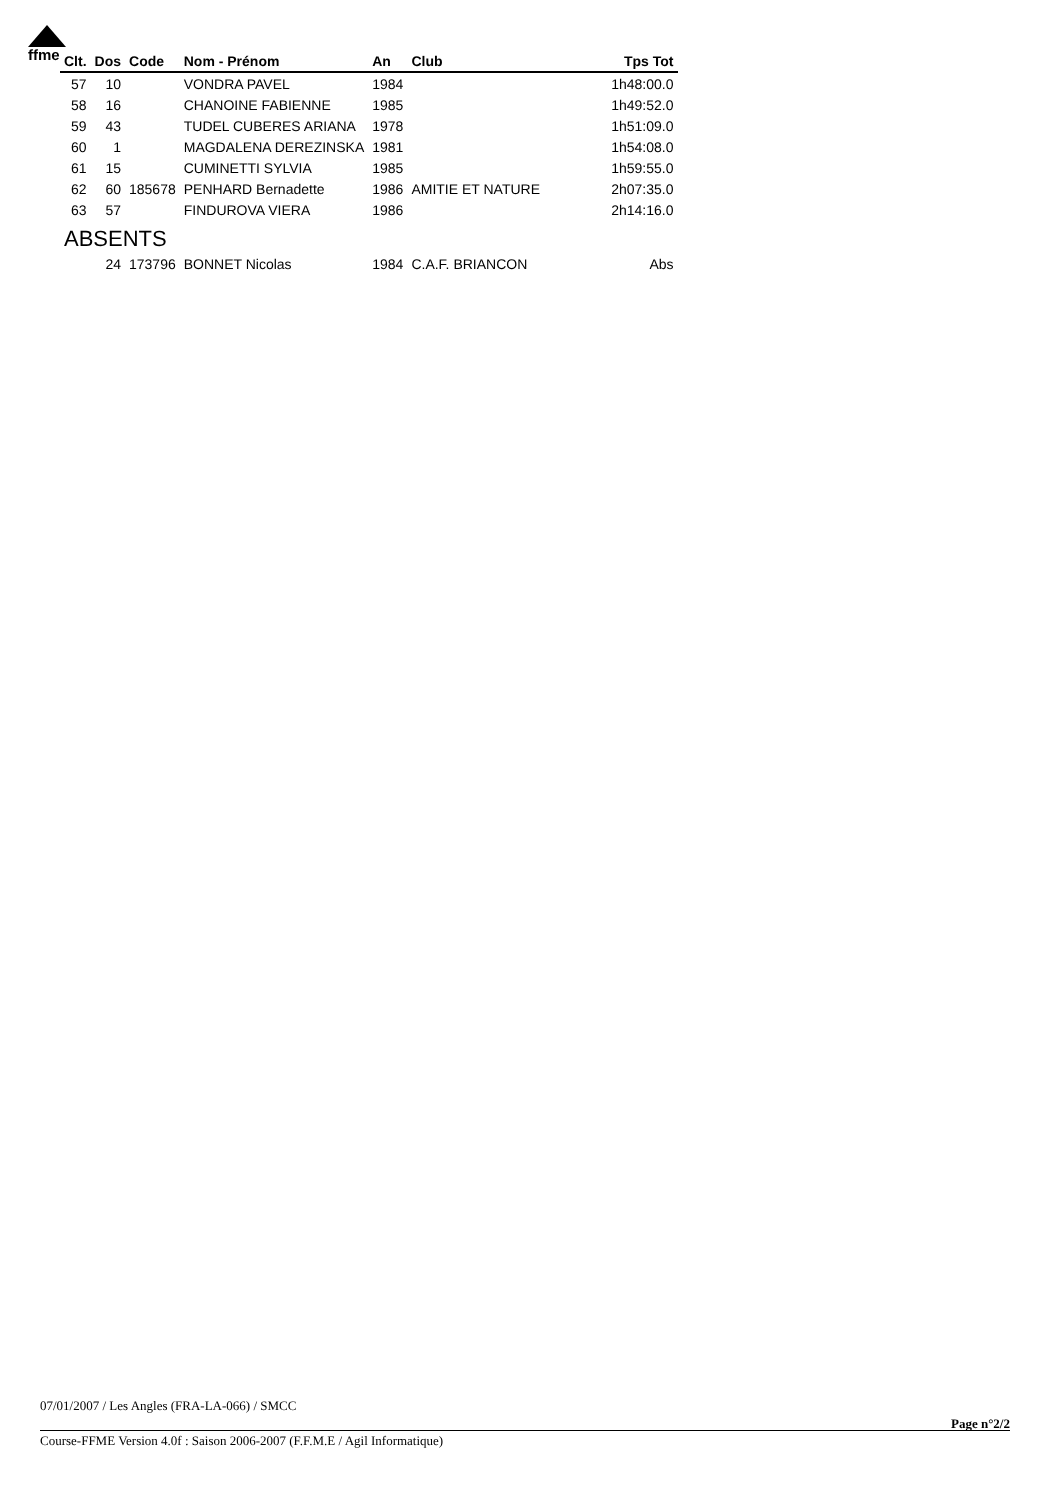ffme
| Clt. | Dos | Code | Nom - Prénom | An | Club | Tps Tot |
| --- | --- | --- | --- | --- | --- | --- |
| 57 | 10 | | VONDRA PAVEL | 1984 | | 1h48:00.0 |
| 58 | 16 | | CHANOINE FABIENNE | 1985 | | 1h49:52.0 |
| 59 | 43 | | TUDEL CUBERES ARIANA | 1978 | | 1h51:09.0 |
| 60 | 1 | | MAGDALENA DEREZINSKA | 1981 | | 1h54:08.0 |
| 61 | 15 | | CUMINETTI SYLVIA | 1985 | | 1h59:55.0 |
| 62 | 60 | 185678 | PENHARD Bernadette | 1986 | AMITIE ET NATURE | 2h07:35.0 |
| 63 | 57 | | FINDUROVA VIERA | 1986 | | 2h14:16.0 |
| ABSENTS | | | | | | |
| | 24 | 173796 | BONNET Nicolas | 1984 | C.A.F. BRIANCON | Abs |
07/01/2007 / Les Angles (FRA-LA-066) / SMCC
Page n°2/2
Course-FFME Version 4.0f : Saison 2006-2007 (F.F.M.E / Agil Informatique)